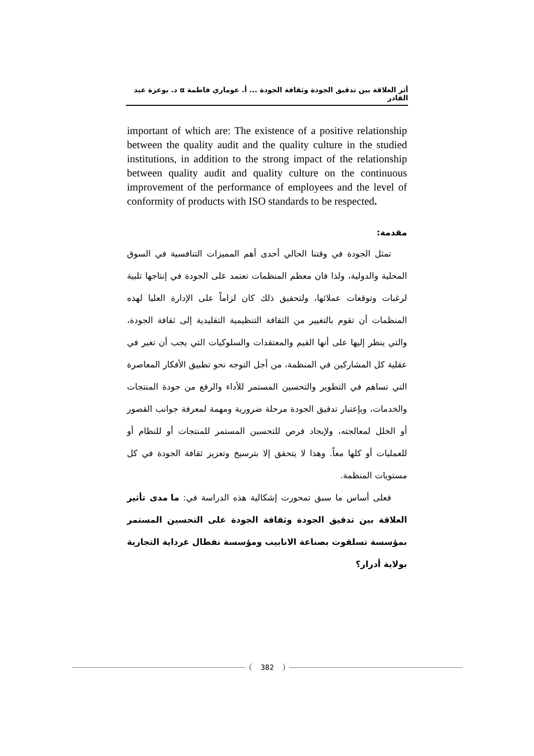أثر العلاقة بين تدقيق الجودة وثقافة الجودة ... أ. عوماري فاطمة α د. بوعزة عبد القادر
important of which are: The existence of a positive relationship between the quality audit and the quality culture in the studied institutions, in addition to the strong impact of the relationship between quality audit and quality culture on the continuous improvement of the performance of employees and the level of conformity of products with ISO standards to be respected.
مقدمة:
تمثل الجودة في وقتنا الحالي أحدى أهم المميزات التنافسية في السوق المحلية والدولية، ولذا فان معظم المنظمات تعتمد على الجودة في إنتاجها تلبية لرغبات وتوقعات عملائها، ولتحقيق ذلك كان لزاماً على الإدارة العليا لهذه المنظمات أن تقوم بالتغيير من الثقافة التنظيمية التقليدية إلى ثقافة الجودة، والتي ينظر إليها على أنها القيم والمعتقدات والسلوكيات التي يجب أن تغير في عقلية كل المشاركين في المنظمة، من أجل التوجه نحو تطبيق الأفكار المعاصرة التي تساهم في التطوير والتحسين المستمر للأداء والرفع من جودة المنتجات والخدمات، وبإعتبار تدقيق الجودة مرحلة ضرورية ومهمة لمعرفة جوانب القصور أو الخلل لمعالجته، ولإيجاد فرص للتحسين المستمر للمنتجات أو للنظام أو للعمليات أو كلها معاً. وهذا لا يتحقق إلا بترسيخ وتعزيز ثقافة الجودة في كل مستويات المنظمة.
فعلى أساس ما سبق تمحورت إشكالية هذه الدراسة في: ما مدى تأثير العلاقة بين تدقيق الجودة وثقافة الجودة على التحسين المستمر بمؤسسة تسلقوت بصناعة الانابيب ومؤسسة نفطال غرداية التجارية بولاية أدرار؟
382